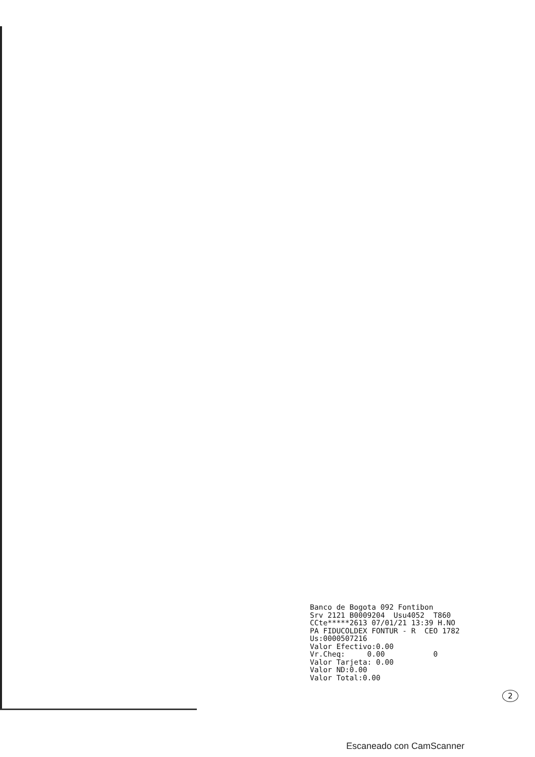Banco de Bogota 092 Fontibon Srv 2121 B0009204 Usu4052 T860 CCte*****2613 07/01/21 13:39 H.NO PA FIDUCOLDEX FONTUR - R CEO 1782 Us:0000507216 Valor Efectivo:0.00 Vr.Cheq: 0.00 0 Valor Tarjeta: 0.00 Valor ND:0.00 Valor Total:0.00
2
Escaneado con CamScanner